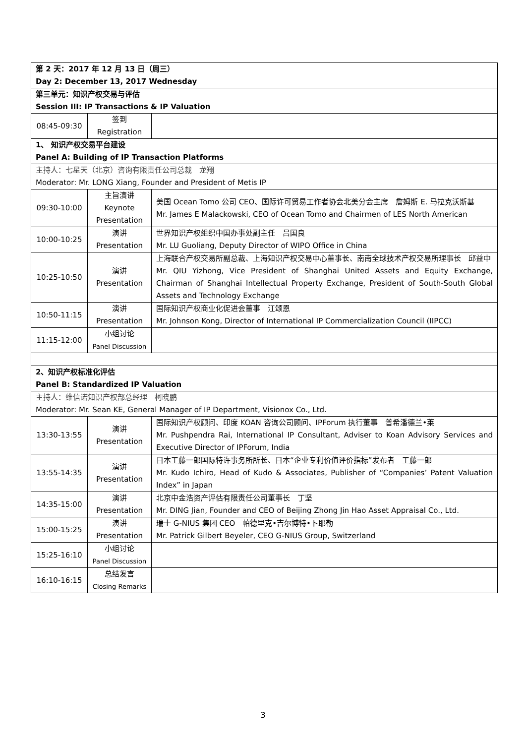| 第 2 天：2017 年 12 月 13 日（周三） Day 2: December 13, 2017 Wednesday | | |
| 第三单元：知识产权交易与评估 Session III: IP Transactions & IP Valuation | | |
| 08:45-09:30 | 签到 Registration | |
| 1、 知识产权交易平台建设 Panel A: Building of IP Transaction Platforms | | |
| 主持人：七星天（北京）咨询有限责任公司总裁 龙翔 Moderator: Mr. LONG Xiang, Founder and President of Metis IP | | |
| 09:30-10:00 | 主旨演讲 Keynote Presentation | 美国 Ocean Tomo 公司 CEO、国际许可贸易工作者协会北美分会主席 詹姆斯 E. 马拉克沃斯基 Mr. James E Malackowski, CEO of Ocean Tomo and Chairmen of LES North American |
| 10:00-10:25 | 演讲 Presentation | 世界知识产权组织中国办事处副主任 吕国良 Mr. LU Guoliang, Deputy Director of WIPO Office in China |
| 10:25-10:50 | 演讲 Presentation | 上海联合产权交易所副总裁、上海知识产权交易中心董事长、南南全球技术产权交易所理事长 邱益中 Mr. QIU Yizhong, Vice President of Shanghai United Assets and Equity Exchange, Chairman of Shanghai Intellectual Property Exchange, President of South-South Global Assets and Technology Exchange |
| 10:50-11:15 | 演讲 Presentation | 国际知识产权商业化促进会董事 江颂恩 Mr. Johnson Kong, Director of International IP Commercialization Council (IIPCC) |
| 11:15-12:00 | 小组讨论 Panel Discussion | |
| 2、知识产权标准化评估 Panel B: Standardized IP Valuation | | |
| 主持人：维信诺知识产权部总经理 柯晓鹏 Moderator: Mr. Sean KE, General Manager of IP Department, Visionox Co., Ltd. | | |
| 13:30-13:55 | 演讲 Presentation | 国际知识产权顾问、印度 KOAN 咨询公司顾问、IPForum 执行董事 普希潘德兰•莱 Mr. Pushpendra Rai, International IP Consultant, Adviser to Koan Advisory Services and Executive Director of IPForum, India |
| 13:55-14:35 | 演讲 Presentation | 日本工藤一郎国际特许事务所所长、日本“企业专利价值评价指标”发布者 工藤一郎 Mr. Kudo Ichiro, Head of Kudo & Associates, Publisher of “Companies’ Patent Valuation Index” in Japan |
| 14:35-15:00 | 演讲 Presentation | 北京中金浩资产评估有限责任公司董事长 丁坚 Mr. DING Jian, Founder and CEO of Beijing Zhong Jin Hao Asset Appraisal Co., Ltd. |
| 15:00-15:25 | 演讲 Presentation | 瑞士 G-NIUS 集团 CEO 帕德里克•吉尔博特•卜耶勒 Mr. Patrick Gilbert Beyeler, CEO G-NIUS Group, Switzerland |
| 15:25-16:10 | 小组讨论 Panel Discussion | |
| 16:10-16:15 | 总结发言 Closing Remarks | |
3